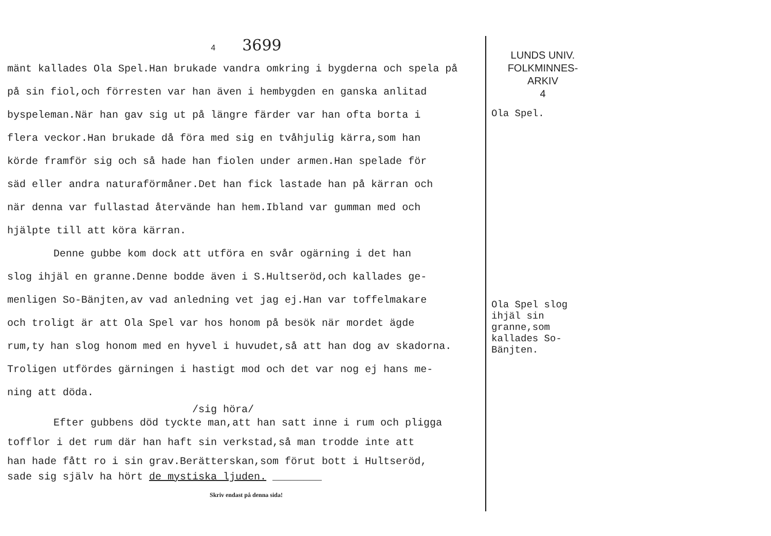4 3699
mänt kallades Ola Spel.Han brukade vandra omkring i bygderna och spela på
på sin fiol,och förresten var han även i hembygden en ganska anlitad
byspeleman.När han gav sig ut på längre färder var han ofta borta i
flera veckor.Han brukade då föra med sig en tvåhjulig kärra,som han
körde framför sig och så hade han fiolen under armen.Han spelade för
säd eller andra naturaförmåner.Det han fick lastade han på kärran och
när denna var fullastad återvände han hem.Ibland var gumman med och
hjälpte till att köra kärran.
Denne gubbe kom dock att utföra en svår ogärning i det han
slog ihjäl en granne.Denne bodde även i S.Hultseröd,och kallades ge-
menligen So-Bänjten,av vad anledning vet jag ej.Han var toffelmakare
och troligt är att Ola Spel var hos honom på besök när mordet ägde
rum,ty han slog honom med en hyvel i huvudet,så att han dog av skadorna.
Troligen utfördes gärningen i hastigt mod och det var nog ej hans me-
ning att döda.
/sig höra/
Efter gubbens död tyckte man,att han satt inne i rum och pligga
tofflor i det rum där han haft sin verkstad,så man trodde inte att
han hade fått ro i sin grav.Berätterskan,som förut bott i Hultseröd,
sade sig själv ha hört de mystiska ljuden. ________
Skriv endast på denna sida!
LUNDS UNIV.
FOLKMINNES-
ARKIV
4
Ola Spel.
Ola Spel slog ihjäl sin granne,som kallades So-Bänjten.